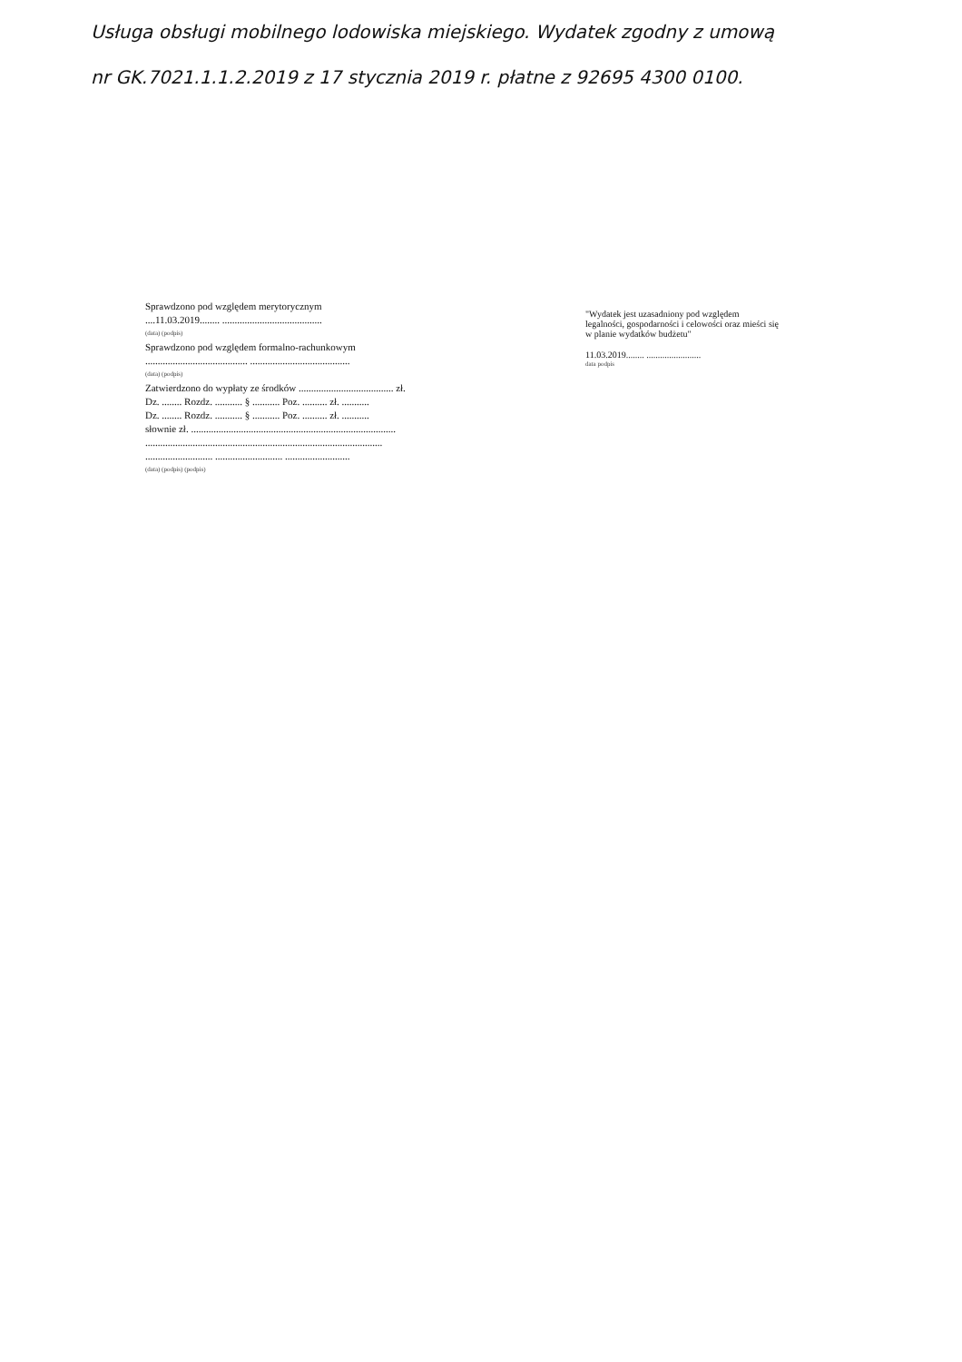Usługa obsługi mobilnego lodowiska miejskiego. Wydatek zgodny z umową nr GK.7021.1.1.2.2019 z 17 stycznia 2019 r. płatne z 92695 4300 0100.
Sprawdzono pod względem merytorycznym
....11.03.2019........ ........................................
(data) (podpis)
Sprawdzono pod względem formalno-rachunkowym
......................................... ........................................
(data) (podpis)
Zatwierdzono do wypłaty ze środków ...................................... zł.
Dz. ........ Rozdz. ........... § ........... Poz. .......... zł. ...........
Dz. ........ Rozdz. ........... § ........... Poz. .......... zł. ...........
słownie zł. ..................................................................................
...............................................................................................
........................... ........................... ..........................
(data) (podpis) (podpis)
"Wydatek jest uzasadniony pod względem legalności, gospodarności i celowości oraz mieści się w planie wydatków budżetu"
11.03.2019........ ........................
data podpis